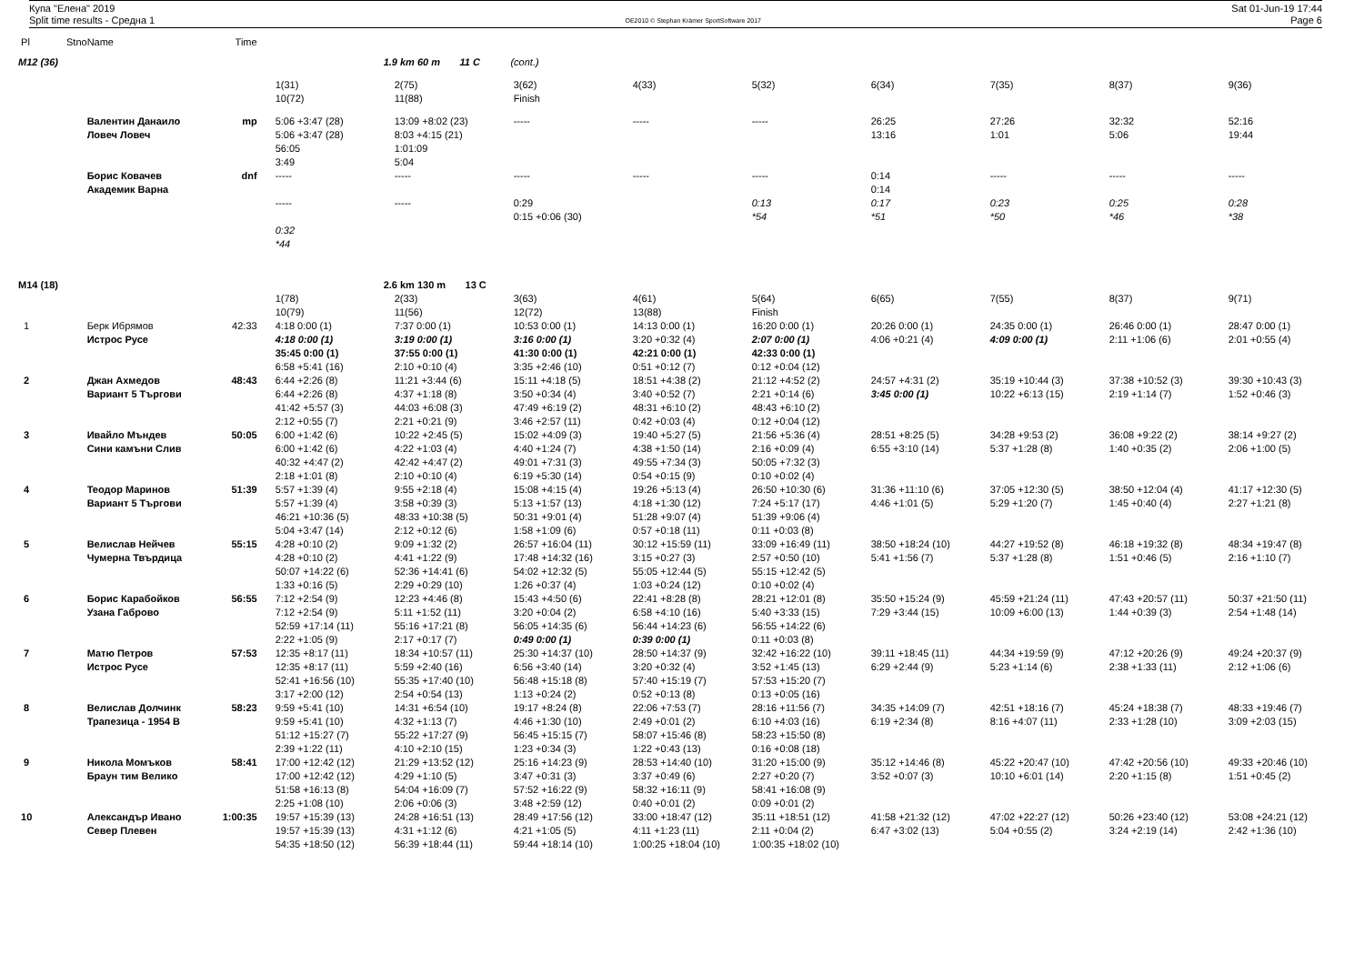Купа "Елена" 2019
Split time results - Средна 1
OE2010 © Stephan Krämer SportSoftware 2017
Sat 01-Jun-19 17:44
Page 6
| Pl | Stno | Name | Time | | | | | | | | | |
| --- | --- | --- | --- | --- | --- | --- | --- | --- | --- | --- | --- | --- |
| M12 (36) | | | | | 1.9 km 60 m 11 C (cont.) | | | | | | | |
| | | | | 1(31) | 2(75) | 3(62) | 4(33) | 5(32) | 6(34) | 7(35) | 8(37) | 9(36) |
| | | | | 10(72) | 11(88) | Finish | | | | | | |
| | | Валентин Данаило | mp | 5:06 +3:47 (28) | 13:09 +8:02 (23) | ----- | ----- | ----- | 26:25 | 27:26 | 32:32 | 52:16 |
| | | Ловеч Ловеч | | 5:06 +3:47 (28) | 8:03 +4:15 (21) | | | | 13:16 | 1:01 | 5:06 | 19:44 |
| | | | | 56:05 | 1:01:09 | | | | | | | |
| | | | | 3:49 | 5:04 | | | | | | | |
| | | Борис Ковачев | dnf | ----- | ----- | ----- | ----- | ----- | 0:14 | ----- | ----- | ----- |
| | | Академик Варна | | | | | | | 0:14 | | | |
| | | | | ----- | ----- | 0:29 | | 0:13 | 0:17 | 0:23 | 0:25 | 0:28 |
| | | | | | | 0:15 +0:06 (30) | | *54 | *51 | *50 | *46 | *38 |
| | | | | 0:32 | | | | | | | | |
| | | | | *44 | | | | | | | | |
| M14 (18) | | | | | 2.6 km 130 m 13 C | | | | | | | |
| | | | | 1(78) | 2(33) | 3(63) | 4(61) | 5(64) | 6(65) | 7(55) | 8(37) | 9(71) |
| | | | | 10(79) | 11(56) | 12(72) | 13(88) | Finish | | | | |
| 1 | | Берк Ибрямов | 42:33 | 4:18 0:00 (1) | 7:37 0:00 (1) | 10:53 0:00 (1) | 14:13 0:00 (1) | 16:20 0:00 (1) | 20:26 0:00 (1) | 24:35 0:00 (1) | 26:46 0:00 (1) | 28:47 0:00 (1) |
| | | Истрос Русе | | 4:18 0:00 (1) | 3:19 0:00 (1) | 3:16 0:00 (1) | 3:20 +0:32 (4) | 2:07 0:00 (1) | 4:06 +0:21 (4) | 4:09 0:00 (1) | 2:11 +1:06 (6) | 2:01 +0:55 (4) |
| | | | | 35:45 0:00 (1) | 37:55 0:00 (1) | 41:30 0:00 (1) | 42:21 0:00 (1) | 42:33 0:00 (1) | | | | |
| | | | | 6:58 +5:41 (16) | 2:10 +0:10 (4) | 3:35 +2:46 (10) | 0:51 +0:12 (7) | 0:12 +0:04 (12) | | | | |
| 2 | | Джан Ахмедов | 48:43 | 6:44 +2:26 (8) | 11:21 +3:44 (6) | 15:11 +4:18 (5) | 18:51 +4:38 (2) | 21:12 +4:52 (2) | 24:57 +4:31 (2) | 35:19 +10:44 (3) | 37:38 +10:52 (3) | 39:30 +10:43 (3) |
| | | Вариант 5 Търгови | | 6:44 +2:26 (8) | 4:37 +1:18 (8) | 3:50 +0:34 (4) | 3:40 +0:52 (7) | 2:21 +0:14 (6) | 3:45 0:00 (1) | 10:22 +6:13 (15) | 2:19 +1:14 (7) | 1:52 +0:46 (3) |
| | | | | 41:42 +5:57 (3) | 44:03 +6:08 (3) | 47:49 +6:19 (2) | 48:31 +6:10 (2) | 48:43 +6:10 (2) | | | | |
| | | | | 2:12 +0:55 (7) | 2:21 +0:21 (9) | 3:46 +2:57 (11) | 0:42 +0:03 (4) | 0:12 +0:04 (12) | | | | |
| 3 | | Ивайло Мъндев | 50:05 | 6:00 +1:42 (6) | 10:22 +2:45 (5) | 15:02 +4:09 (3) | 19:40 +5:27 (5) | 21:56 +5:36 (4) | 28:51 +8:25 (5) | 34:28 +9:53 (2) | 36:08 +9:22 (2) | 38:14 +9:27 (2) |
| | | Сини камъни Слив | | 6:00 +1:42 (6) | 4:22 +1:03 (4) | 4:40 +1:24 (7) | 4:38 +1:50 (14) | 2:16 +0:09 (4) | 6:55 +3:10 (14) | 5:37 +1:28 (8) | 1:40 +0:35 (2) | 2:06 +1:00 (5) |
| | | | | 40:32 +4:47 (2) | 42:42 +4:47 (2) | 49:01 +7:31 (3) | 49:55 +7:34 (3) | 50:05 +7:32 (3) | | | | |
| | | | | 2:18 +1:01 (8) | 2:10 +0:10 (4) | 6:19 +5:30 (14) | 0:54 +0:15 (9) | 0:10 +0:02 (4) | | | | |
| 4 | | Теодор Маринов | 51:39 | 5:57 +1:39 (4) | 9:55 +2:18 (4) | 15:08 +4:15 (4) | 19:26 +5:13 (4) | 26:50 +10:30 (6) | 31:36 +11:10 (6) | 37:05 +12:30 (5) | 38:50 +12:04 (4) | 41:17 +12:30 (5) |
| | | Вариант 5 Търгови | | 5:57 +1:39 (4) | 3:58 +0:39 (3) | 5:13 +1:57 (13) | 4:18 +1:30 (12) | 7:24 +5:17 (17) | 4:46 +1:01 (5) | 5:29 +1:20 (7) | 1:45 +0:40 (4) | 2:27 +1:21 (8) |
| | | | | 46:21 +10:36 (5) | 48:33 +10:38 (5) | 50:31 +9:01 (4) | 51:28 +9:07 (4) | 51:39 +9:06 (4) | | | | |
| | | | | 5:04 +3:47 (14) | 2:12 +0:12 (6) | 1:58 +1:09 (6) | 0:57 +0:18 (11) | 0:11 +0:03 (8) | | | | |
| 5 | | Велислав Нейчев | 55:15 | 4:28 +0:10 (2) | 9:09 +1:32 (2) | 26:57 +16:04 (11) | 30:12 +15:59 (11) | 33:09 +16:49 (11) | 38:50 +18:24 (10) | 44:27 +19:52 (8) | 46:18 +19:32 (8) | 48:34 +19:47 (8) |
| | | Чумерна Твърдица | | 4:28 +0:10 (2) | 4:41 +1:22 (9) | 17:48 +14:32 (16) | 3:15 +0:27 (3) | 2:57 +0:50 (10) | 5:41 +1:56 (7) | 5:37 +1:28 (8) | 1:51 +0:46 (5) | 2:16 +1:10 (7) |
| | | | | 50:07 +14:22 (6) | 52:36 +14:41 (6) | 54:02 +12:32 (5) | 55:05 +12:44 (5) | 55:15 +12:42 (5) | | | | |
| | | | | 1:33 +0:16 (5) | 2:29 +0:29 (10) | 1:26 +0:37 (4) | 1:03 +0:24 (12) | 0:10 +0:02 (4) | | | | |
| 6 | | Борис Карабойков | 56:55 | 7:12 +2:54 (9) | 12:23 +4:46 (8) | 15:43 +4:50 (6) | 22:41 +8:28 (8) | 28:21 +12:01 (8) | 35:50 +15:24 (9) | 45:59 +21:24 (11) | 47:43 +20:57 (11) | 50:37 +21:50 (11) |
| | | Узана Габрово | | 7:12 +2:54 (9) | 5:11 +1:52 (11) | 3:20 +0:04 (2) | 6:58 +4:10 (16) | 5:40 +3:33 (15) | 7:29 +3:44 (15) | 10:09 +6:00 (13) | 1:44 +0:39 (3) | 2:54 +1:48 (14) |
| | | | | 52:59 +17:14 (11) | 55:16 +17:21 (8) | 56:05 +14:35 (6) | 56:44 +14:23 (6) | 56:55 +14:22 (6) | | | | |
| | | | | 2:22 +1:05 (9) | 2:17 +0:17 (7) | 0:49 0:00 (1) | 0:39 0:00 (1) | 0:11 +0:03 (8) | | | | |
| 7 | | Матю Петров | 57:53 | 12:35 +8:17 (11) | 18:34 +10:57 (11) | 25:30 +14:37 (10) | 28:50 +14:37 (9) | 32:42 +16:22 (10) | 39:11 +18:45 (11) | 44:34 +19:59 (9) | 47:12 +20:26 (9) | 49:24 +20:37 (9) |
| | | Истрос Русе | | 12:35 +8:17 (11) | 5:59 +2:40 (16) | 6:56 +3:40 (14) | 3:20 +0:32 (4) | 3:52 +1:45 (13) | 6:29 +2:44 (9) | 5:23 +1:14 (6) | 2:38 +1:33 (11) | 2:12 +1:06 (6) |
| | | | | 52:41 +16:56 (10) | 55:35 +17:40 (10) | 56:48 +15:18 (8) | 57:40 +15:19 (7) | 57:53 +15:20 (7) | | | | |
| | | | | 3:17 +2:00 (12) | 2:54 +0:54 (13) | 1:13 +0:24 (2) | 0:52 +0:13 (8) | 0:13 +0:05 (16) | | | | |
| 8 | | Велислав Долчинк | 58:23 | 9:59 +5:41 (10) | 14:31 +6:54 (10) | 19:17 +8:24 (8) | 22:06 +7:53 (7) | 28:16 +11:56 (7) | 34:35 +14:09 (7) | 42:51 +18:16 (7) | 45:24 +18:38 (7) | 48:33 +19:46 (7) |
| | | Трапезица - 1954 В | | 9:59 +5:41 (10) | 4:32 +1:13 (7) | 4:46 +1:30 (10) | 2:49 +0:01 (2) | 6:10 +4:03 (16) | 6:19 +2:34 (8) | 8:16 +4:07 (11) | 2:33 +1:28 (10) | 3:09 +2:03 (15) |
| | | | | 51:12 +15:27 (7) | 55:22 +17:27 (9) | 56:45 +15:15 (7) | 58:07 +15:46 (8) | 58:23 +15:50 (8) | | | | |
| | | | | 2:39 +1:22 (11) | 4:10 +2:10 (15) | 1:23 +0:34 (3) | 1:22 +0:43 (13) | 0:16 +0:08 (18) | | | | |
| 9 | | Никола Момъков | 58:41 | 17:00 +12:42 (12) | 21:29 +13:52 (12) | 25:16 +14:23 (9) | 28:53 +14:40 (10) | 31:20 +15:00 (9) | 35:12 +14:46 (8) | 45:22 +20:47 (10) | 47:42 +20:56 (10) | 49:33 +20:46 (10) |
| | | Браун тим Велико | | 17:00 +12:42 (12) | 4:29 +1:10 (5) | 3:47 +0:31 (3) | 3:37 +0:49 (6) | 2:27 +0:20 (7) | 3:52 +0:07 (3) | 10:10 +6:01 (14) | 2:20 +1:15 (8) | 1:51 +0:45 (2) |
| | | | | 51:58 +16:13 (8) | 54:04 +16:09 (7) | 57:52 +16:22 (9) | 58:32 +16:11 (9) | 58:41 +16:08 (9) | | | | |
| | | | | 2:25 +1:08 (10) | 2:06 +0:06 (3) | 3:48 +2:59 (12) | 0:40 +0:01 (2) | 0:09 +0:01 (2) | | | | |
| 10 | | Александър Ивано | 1:00:35 | 19:57 +15:39 (13) | 24:28 +16:51 (13) | 28:49 +17:56 (12) | 33:00 +18:47 (12) | 35:11 +18:51 (12) | 41:58 +21:32 (12) | 47:02 +22:27 (12) | 50:26 +23:40 (12) | 53:08 +24:21 (12) |
| | | Север Плевен | | 19:57 +15:39 (13) | 4:31 +1:12 (6) | 4:21 +1:05 (5) | 4:11 +1:23 (11) | 2:11 +0:04 (2) | 6:47 +3:02 (13) | 5:04 +0:55 (2) | 3:24 +2:19 (14) | 2:42 +1:36 (10) |
| | | | | 54:35 +18:50 (12) | 56:39 +18:44 (11) | 59:44 +18:14 (10) | 1:00:25 +18:04 (10) | 1:00:35 +18:02 (10) | | | | |